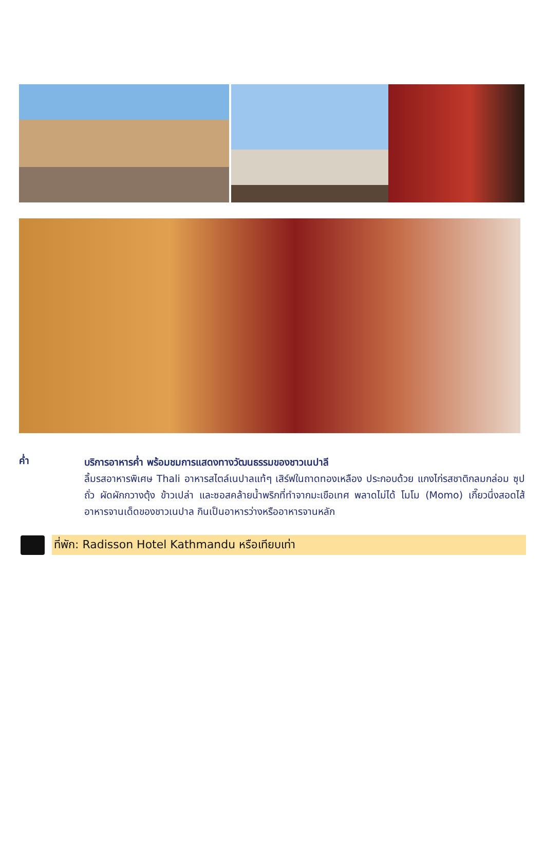ค่ำ
บริการอาหารค่ำ พร้อมชมการแสดงทางวัฒนธรรมของชาวเนปาลี
ลิ้มรสอาหารพิเศษ Thali อาหารสไตล์เนปาลแท้ๆ เสิร์ฟในถาดทองเหลือง ประกอบด้วย แกงไก่รสชาติกลมกล่อม ซุปถั่ว ผัดผักกวางตุ้ง ข้าวเปล่า และซอสคล้ายน้ำพริกที่ทำจากมะเขือเทศ พลาดไม่ได้ โมโม (Momo) เกี๊ยวนึ่งสอดไส้ อาหารจานเด็ดของชาวเนปาล กินเป็นอาหารว่างหรืออาหารจานหลัก
ที่พัก: Radisson Hotel Kathmandu หรือเทียบเท่า